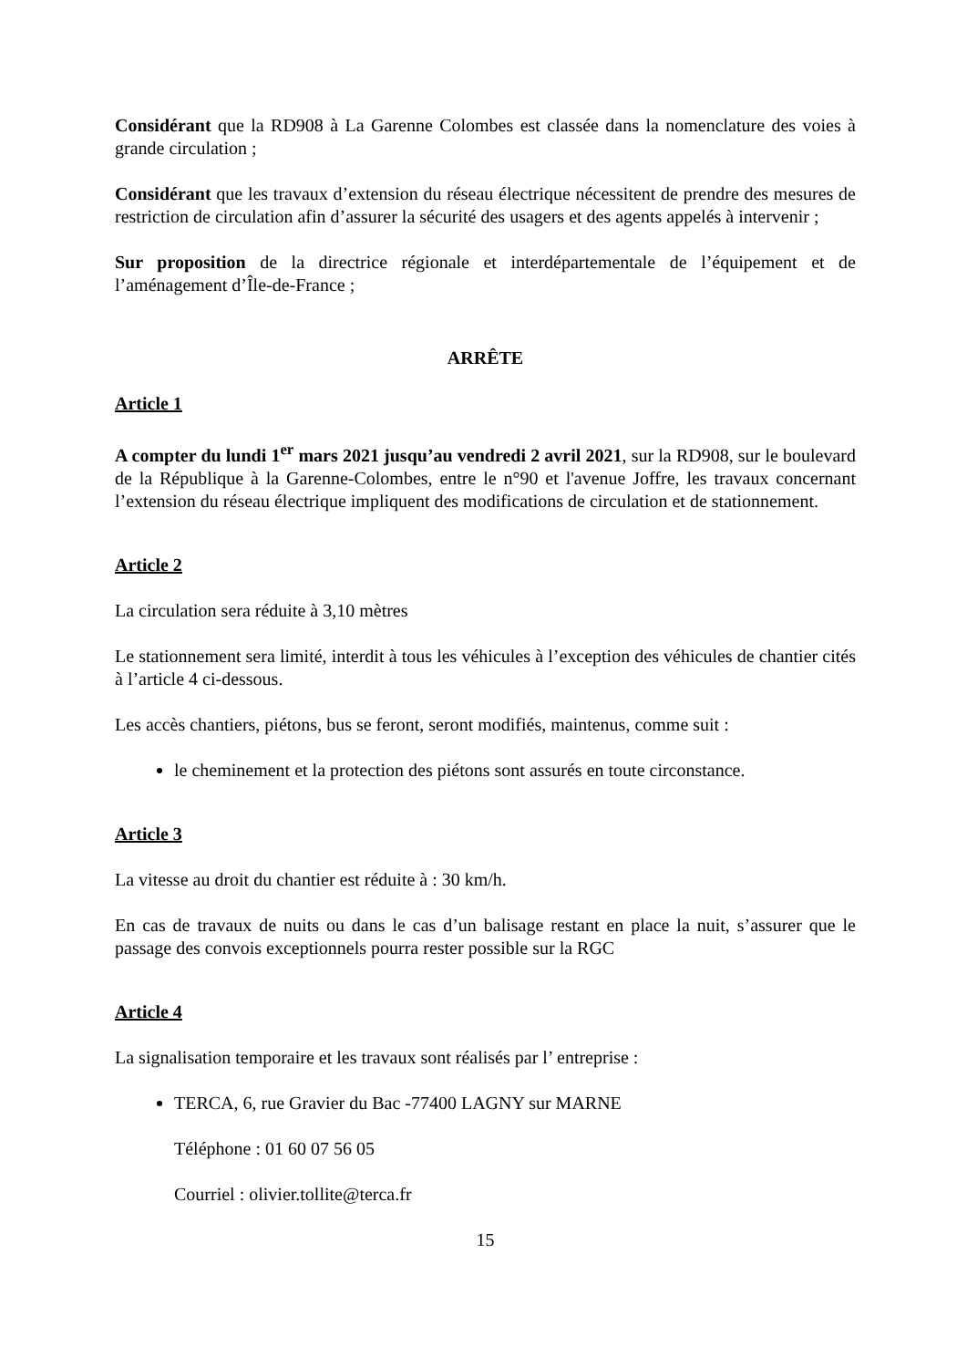Considérant que la RD908 à La Garenne Colombes est classée dans la nomenclature des voies à grande circulation ;
Considérant que les travaux d’extension du réseau électrique nécessitent de prendre des mesures de restriction de circulation afin d’assurer la sécurité des usagers et des agents appelés à intervenir ;
Sur proposition de la directrice régionale et interdépartementale de l’équipement et de l’aménagement d’Île-de-France ;
ARRÊTE
Article 1
A compter du lundi 1<sup>er</sup> mars 2021 jusqu’au vendredi 2 avril 2021, sur la RD908, sur le boulevard de la République à la Garenne-Colombes, entre le n°90 et l'avenue Joffre, les travaux concernant l’extension du réseau électrique impliquent des modifications de circulation et de stationnement.
Article 2
La circulation sera réduite à 3,10 mètres
Le stationnement sera limité, interdit à tous les véhicules à l’exception des véhicules de chantier cités à l’article 4 ci-dessous.
Les accès chantiers, piétons, bus se feront, seront modifiés, maintenus, comme suit :
le cheminement et la protection des piétons sont assurés en toute circonstance.
Article 3
La vitesse au droit du chantier est réduite à : 30 km/h.
En cas de travaux de nuits ou dans le cas d’un balisage restant en place la nuit, s’assurer que le passage des convois exceptionnels pourra rester possible sur la RGC
Article 4
La signalisation temporaire et les travaux sont réalisés par l’ entreprise :
TERCA, 6, rue Gravier du Bac -77400 LAGNY sur MARNE
Téléphone : 01 60 07 56 05
Courriel : olivier.tollite@terca.fr
15